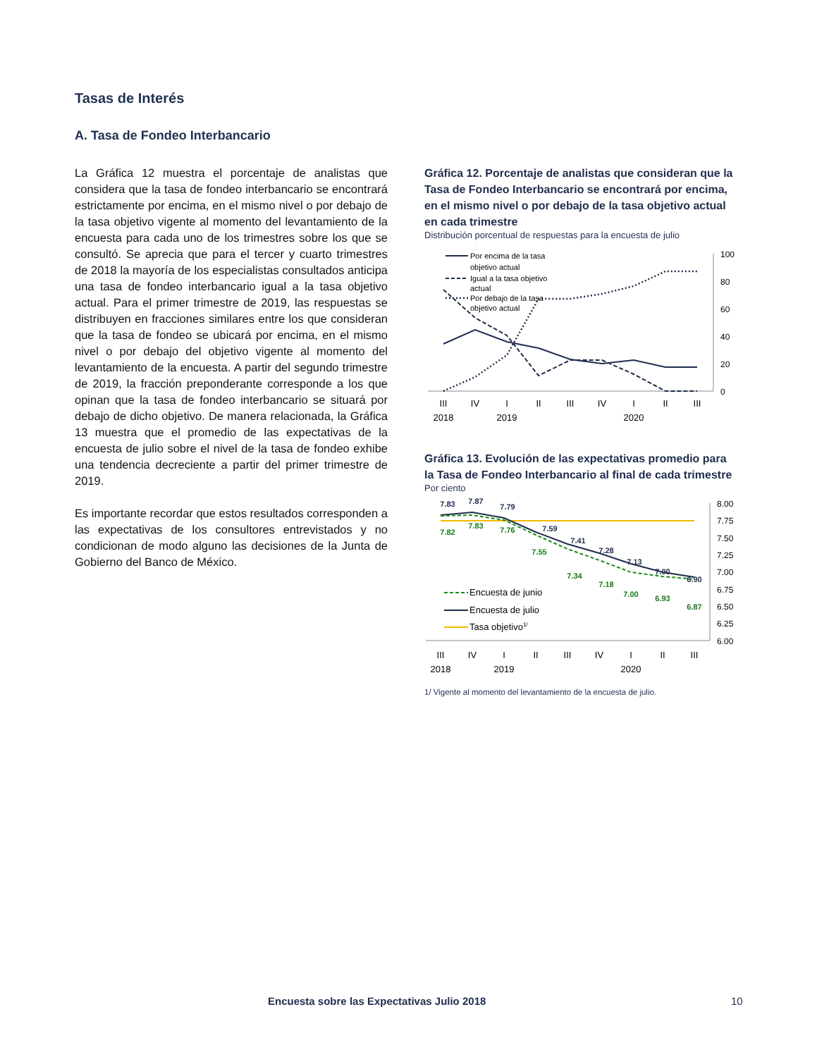Tasas de Interés
A. Tasa de Fondeo Interbancario
La Gráfica 12 muestra el porcentaje de analistas que considera que la tasa de fondeo interbancario se encontrará estrictamente por encima, en el mismo nivel o por debajo de la tasa objetivo vigente al momento del levantamiento de la encuesta para cada uno de los trimestres sobre los que se consultó. Se aprecia que para el tercer y cuarto trimestres de 2018 la mayoría de los especialistas consultados anticipa una tasa de fondeo interbancario igual a la tasa objetivo actual. Para el primer trimestre de 2019, las respuestas se distribuyen en fracciones similares entre los que consideran que la tasa de fondeo se ubicará por encima, en el mismo nivel o por debajo del objetivo vigente al momento del levantamiento de la encuesta. A partir del segundo trimestre de 2019, la fracción preponderante corresponde a los que opinan que la tasa de fondeo interbancario se situará por debajo de dicho objetivo. De manera relacionada, la Gráfica 13 muestra que el promedio de las expectativas de la encuesta de julio sobre el nivel de la tasa de fondeo exhibe una tendencia decreciente a partir del primer trimestre de 2019.
Es importante recordar que estos resultados corresponden a las expectativas de los consultores entrevistados y no condicionan de modo alguno las decisiones de la Junta de Gobierno del Banco de México.
Gráfica 12. Porcentaje de analistas que consideran que la Tasa de Fondeo Interbancario se encontrará por encima, en el mismo nivel o por debajo de la tasa objetivo actual en cada trimestre
Distribución porcentual de respuestas para la encuesta de julio
100
80
60
40
20
0
Por encima de la tasa
objetivo actual
Igual a la tasa objetivo
actual
Por debajo de la tasa
objetivo actual
III
IV
I
II
III
IV
I
II
III
2018
2019
2020
Gráfica 13. Evolución de las expectativas promedio para la Tasa de Fondeo Interbancario al final de cada trimestre
Por ciento
8.00
7.75
7.50
7.25
7.00
6.75
6.50
6.25
6.00
7.83
7.87
7.79
7.59
7.41
7.28
7.13
7.00
6.90
7.82
7.83
7.76
7.55
7.34
7.18
7.00
6.93
6.87
Encuesta de junio
Encuesta de julio
Tasa objetivo1/
III
IV
I
II
III
IV
I
II
III
2018
2019
2020
1/ Vigente al momento del levantamiento de la encuesta de julio.
Encuesta sobre las Expectativas Julio 2018
10